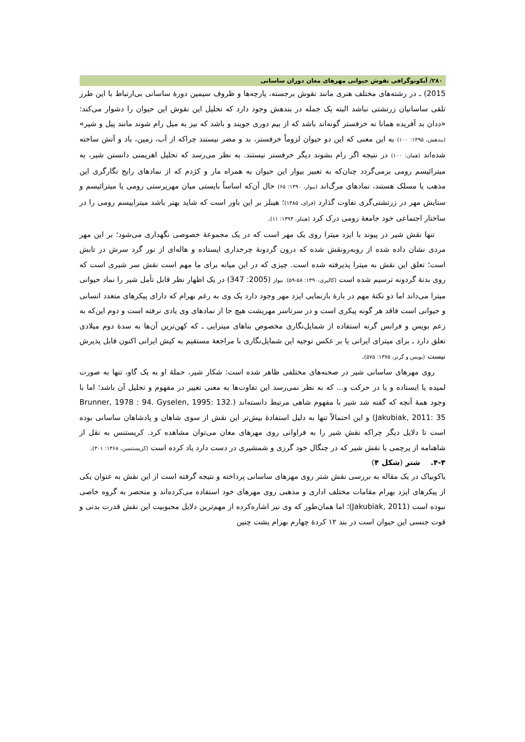۲۸۰/ آیکونوگرافی نقوش حیوانی مهرهای مغان دوران ساسانی
2015) ـ در رشته‌های مختلف هنری مانند نقوش برجسته، پارچه‌ها و ظروف سیمین دورهٔ ساسانی بی‌ارتباط با این طرز تلقی ساسانیان زرتشتی نباشد البته یک جمله در بندهش وجود دارد که تحلیل این نقوش این حیوان را دشوار می‌کند: «ددان بد آفریده همانا نه خرفستر گونه‌اند باشد که از بیم دوری جویند و باشد که نیز به میل رام شوند مانند پیل و شیر» (بندهش، ۱۳۹۵: ۱۰۰) به این معنی که این دو حیوان لزوماً خرفستر، بد و مضر نیستند چراکه از آب، زمین، باد و آتش ساخته شده‌اند (همان: ۱۰۰) در نتیجه اگر رام بشوند دیگر خرفستر نیستند. به نظر می‌رسد که تحلیل اهریمنی دانستن شیر، به میترائیسم رومی برمی‌گردد چنان‌که به تعبیر بیوار این حیوان به همراه مار و کژدم که از نمادهای رایج نگارگری این مذهب یا مسلک هستند، نمادهای مرگ‌اند (بیوار، ۱۳۹۰: ۶۵) حال آن‌که اساساً بایستی میان مهرپرستی رومی یا میترائیسم و ستایش مهر در زرتشتی‌گری تفاوت گذارد (فرای، ۱۳۸۵)؛ هینلز بر این باور است که شاید بهتر باشد میتراییسم رومی را در ساختار اجتماعی خود جامعهٔ رومی درک کرد (هینلز، ۱۳۹۳: ۱۱).
تنها نقش شیر در پیوند با ایزد میترا روی یک مهر است که در یک مجموعهٔ خصوصی نگهداری می‌شود؛ بر این مهر مردی نشان داده شده از روبه‌رونقش شده که درون گردونهٔ چرخداری ایستاده و هاله‌ای از نور گرد سرش در تابش است؛ تعلق این نقش به میترا پذیرفته شده است. چیزی که در این میانه برای ما مهم است نقش سر شیری است که روی بدنهٔ گردونه ترسیم شده است (کالیری،۱۳۹۰: ۵۸-۵۹). بیوار (2005: 347) در یک اظهار نظر قابل تأمل شیر را نماد حیوانی میترا می‌داند اما دو نکتهٔ مهم در بارهٔ بازنمایی ایزد مهر وجود دارد یک وی به رغم بهرام که دارای پیکرهای متعدد انسانی و حیوانی است فاقد هر گونه پیکری است و در سرتاسر مهریشت هیچ جا از نمادهای وی یادی نرفته است و دوم این‌که به زعم بویس و فرانس گرنه استفاده از شمایل‌نگاری مخصوص بناهای میترایی ـ که کهن‌ترین آن‌ها به سدهٔ دوم میلادی تعلق دارد ـ برای میترای ایرانی یا بر عکس توجیه این شمایل‌نگاری با مراجعهٔ مستقیم به کیش ایرانی اکنون قابل پذیرش نیست (بویس و گرنر، ۱۳۷۵: ۵۷۵).
روی مهرهای ساسانی شیر در صحنه‌های مختلفی ظاهر شده است: شکار شیر، حملهٔ او به یک گاو، تنها به صورت لمیده یا ایستاده و یا در حرکت و... که به نظر نمی‌رسد این تفاوت‌ها به معنی تغییر در مفهوم و تحلیل آن باشد؛ اما با وجود همهٔ آنچه که گفته شد شیر با مفهوم شاهی مرتبط دانسته‌اند (Brunner, 1978 : 94. Gyselen, 1995: 132. Jakubiak, 2011: 35) و این احتمالاً تنها به دلیل استفادهٔ بیش‌تر این نقش از سوی شاهان و پادشاهان ساسانی بوده است تا دلایل دیگر چراکه نقش شیر را به فراوانی روی مهرهای مغان می‌توان مشاهده کرد. کریستنس به نقل از شاهنامه از پرچمی با نقش شیر که در چنگال خود گرزی و شمشیری در دست دارد یاد کرده است (کریستنسن، ۱۳۶۸: ۳۰۱).
۴-۴. شتر (شکل ۴)
یاکوبیاک در یک مقاله به بررسی نقش شتر روی مهرهای ساسانی پرداخته و نتیجه گرفته است از این نقش به عنوان یکی از پیکرهای ایزد بهرام مقامات مختلف اداری و مذهبی روی مهرهای خود استفاده می‌کرده‌اند و منحصر به گروه خاصی نبوده است (Jakubiak, 2011)؛ اما همان‌طور که وی نیز اشاره‌کرده از مهم‌ترین دلایل محبوبیت این نقش قدرت بدنی و قوت جنسی این حیوان است در بند ۱۲ کردهٔ چهارم بهرام یشت چنین